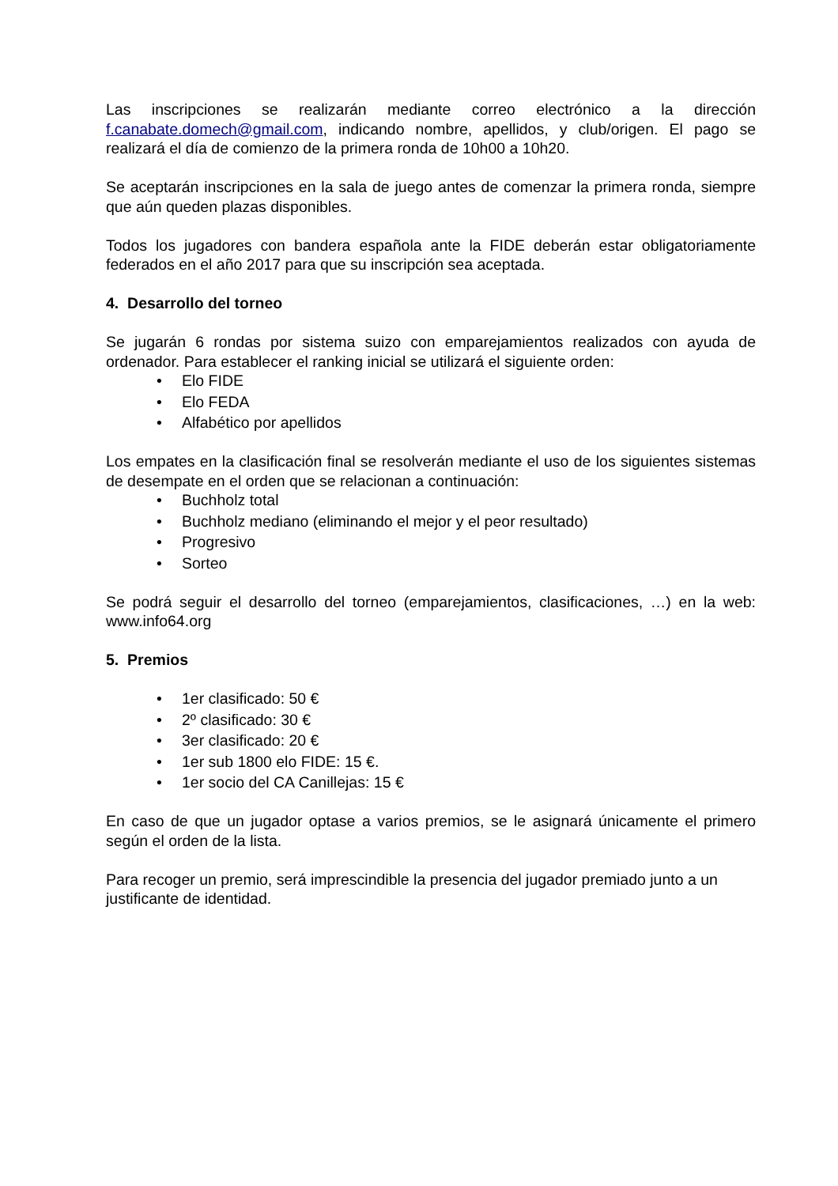Las inscripciones se realizarán mediante correo electrónico a la dirección f.canabate.domech@gmail.com, indicando nombre, apellidos, y club/origen. El pago se realizará el día de comienzo de la primera ronda de 10h00 a 10h20.
Se aceptarán inscripciones en la sala de juego antes de comenzar la primera ronda, siempre que aún queden plazas disponibles.
Todos los jugadores con bandera española ante la FIDE deberán estar obligatoriamente federados en el año 2017 para que su inscripción sea aceptada.
4. Desarrollo del torneo
Se jugarán 6 rondas por sistema suizo con emparejamientos realizados con ayuda de ordenador. Para establecer el ranking inicial se utilizará el siguiente orden:
• Elo FIDE
• Elo FEDA
• Alfabético por apellidos
Los empates en la clasificación final se resolverán mediante el uso de los siguientes sistemas de desempate en el orden que se relacionan a continuación:
• Buchholz total
• Buchholz mediano (eliminando el mejor y el peor resultado)
• Progresivo
• Sorteo
Se podrá seguir el desarrollo del torneo (emparejamientos, clasificaciones, …) en la web: www.info64.org
5. Premios
• 1er clasificado: 50 €
• 2º clasificado: 30 €
• 3er clasificado: 20 €
• 1er sub 1800 elo FIDE: 15 €.
• 1er socio del CA Canillejas: 15 €
En caso de que un jugador optase a varios premios, se le asignará únicamente el primero según el orden de la lista.
Para recoger un premio, será imprescindible la presencia del jugador premiado junto a un justificante de identidad.